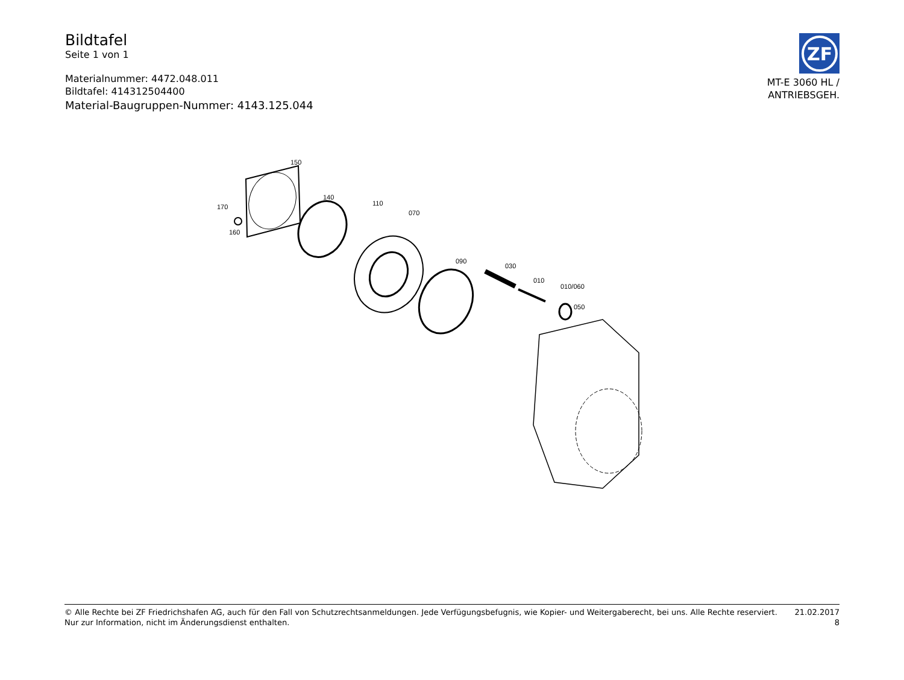Bildtafel
Seite 1 von 1
Materialnummer: 4472.048.011
Bildtafel: 414312504400
Material-Baugruppen-Nummer: 4143.125.044
ZF
MT-E 3060 HL /
ANTRIEBSGEH.
150
170
160
140
110
070
090
030
010
010/060
050
© Alle Rechte bei ZF Friedrichshafen AG, auch für den Fall von Schutzrechtsanmeldungen. Jede Verfügungsbefugnis, wie Kopier- und Weitergaberecht, bei uns. Alle Rechte reserviert.
Nur zur Information, nicht im Änderungsdienst enthalten.
21.02.2017
8